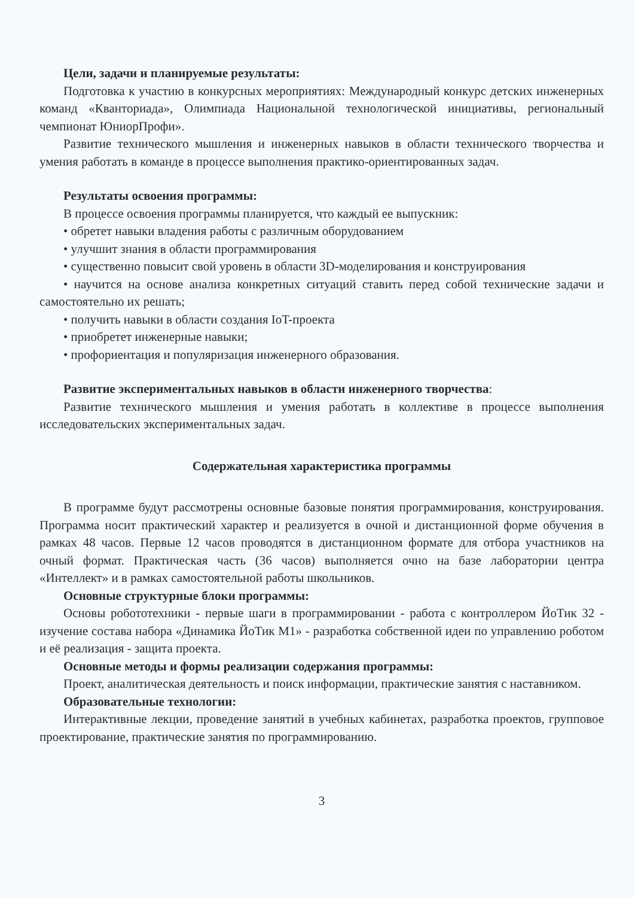Цели, задачи и планируемые результаты:
Подготовка к участию в конкурсных мероприятиях: Международный конкурс детских инженерных команд «Кванториада», Олимпиада Национальной технологической инициативы, региональный чемпионат ЮниорПрофи».
Развитие технического мышления и инженерных навыков в области технического творчества и умения работать в команде в процессе выполнения практико-ориентированных задач.
Результаты освоения программы:
В процессе освоения программы планируется, что каждый ее выпускник:
• обретет навыки владения работы с различным оборудованием
• улучшит знания в области программирования
• существенно повысит свой уровень в области 3D-моделирования и конструирования
• научится на основе анализа конкретных ситуаций ставить перед собой технические задачи и самостоятельно их решать;
• получить навыки в области создания IoT-проекта
• приобретет инженерные навыки;
• профориентация и популяризация инженерного образования.
Развитие экспериментальных навыков в области инженерного творчества:
Развитие технического мышления и умения работать в коллективе в процессе выполнения исследовательских экспериментальных задач.
Содержательная характеристика программы
В программе будут рассмотрены основные базовые понятия программирования, конструирования. Программа носит практический характер и реализуется в очной и дистанционной форме обучения в рамках 48 часов. Первые 12 часов проводятся в дистанционном формате для отбора участников на очный формат. Практическая часть (36 часов) выполняется очно на базе лаборатории центра «Интеллект» и в рамках самостоятельной работы школьников.
Основные структурные блоки программы:
Основы робототехники - первые шаги в программировании - работа с контроллером ЙоТик 32 - изучение состава набора «Динамика ЙоТик М1» - разработка собственной идеи по управлению роботом и её реализация - защита проекта.
Основные методы и формы реализации содержания программы:
Проект, аналитическая деятельность и поиск информации, практические занятия с наставником.
Образовательные технологии:
Интерактивные лекции, проведение занятий в учебных кабинетах, разработка проектов, групповое проектирование, практические занятия по программированию.
3